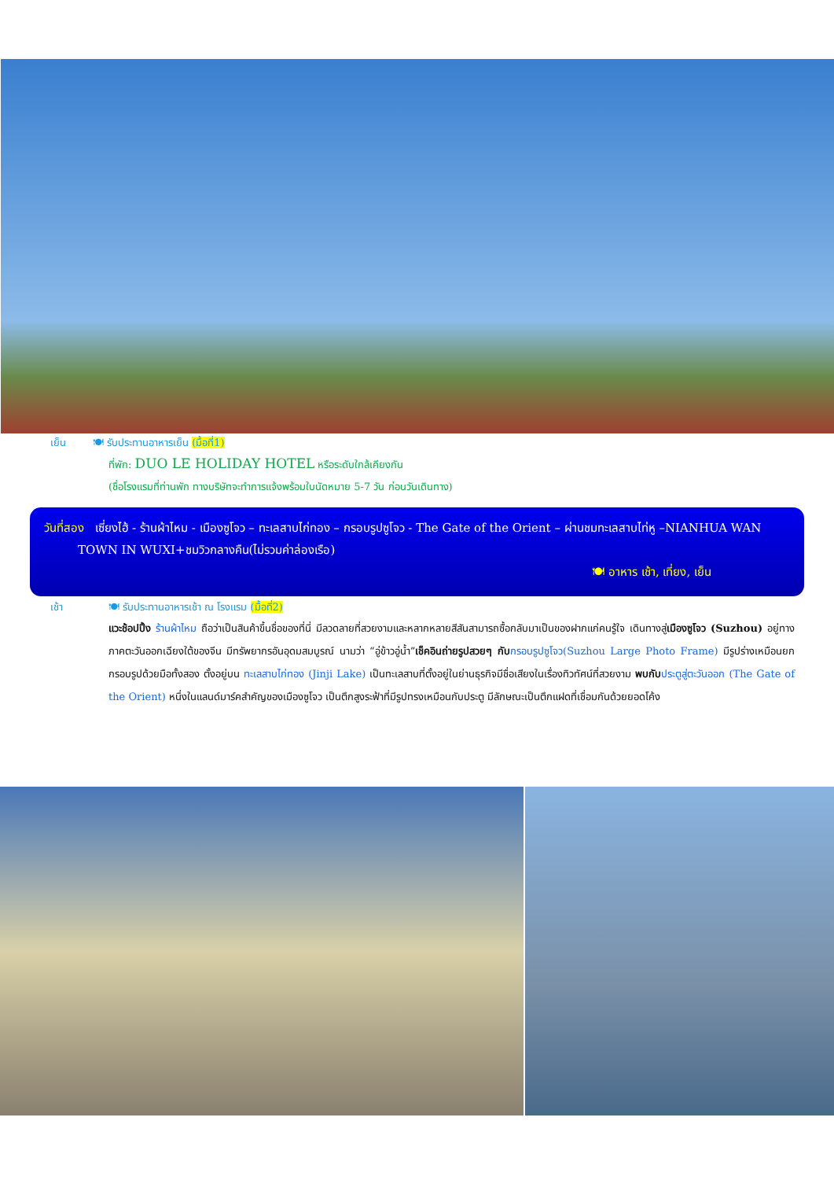เย็น 🍽 รับประทานอาหารเย็น (มื้อที่1)
ที่พัก: DUO LE HOLIDAY HOTEL หรือระดับใกล้เคียงกัน
(ชื่อโรงแรมที่ท่านพัก ทางบริษัทจะทำการแจ้งพร้อมใบนัดหมาย 5-7 วัน ก่อนวันเดินทาง)
วันที่สอง เซี่ยงไฮ้ - ร้านผ้าไหม - เมืองซูโจว – ทะเลสาบไก่ทอง – กรอบรูปซูโจว - The Gate of the Orient – ผ่านชมทะเลสาบไท่หู –NIANHUA WAN
TOWN IN WUXI+ชมวิวกลางคืน(ไม่รวมค่าล่องเรือ)
🍽 อาหาร เช้า, เที่ยง, เย็น
เช้า 🍽 รับประทานอาหารเช้า ณ โรงแรม (มื้อที่2)
แวะช้อปปิ้ง ร้านผ้าไหม ถือว่าเป็นสินค้าขึ้นชื่อของที่นี่ มีลวดลายที่สวยงามและหลากหลายสีสันสามารถซื้อกลับมาเป็นของฝากแก่คนรู้ใจ เดินทางสู่เมืองซูโจว (Suzhou) อยู่ทางภาคตะวันออกเฉียงใต้ของจีน มีทรัพยากรอันอุดมสมบูรณ์ นามว่า “อู่ข้าวอู่น้ำ”เช็คอินถ่ายรูปสวยๆ กับ กรอบรูปซูโจว(Suzhou Large Photo Frame) มีรูปร่างเหมือนยกกรอบรูปด้วยมือทั้งสอง ตั้งอยู่บน ทะเลสาบไก่ทอง (Jinji Lake) เป็นทะเลสาบที่ตั้งอยู่ในย่านธุรกิจมีชื่อเสียงในเรื่องทิวทัศน์ที่สวยงาม พบกับ ประตูสู่ตะวันออก (The Gate of the Orient) หนึ่งในแลนด์มาร์คสำคัญของเมืองซูโจว เป็นตึกสูงระฟ้าที่มีรูปทรงเหมือนกับประตู มีลักษณะเป็นตึกแฝดที่เชื่อมกันด้วยยอดโค้ง